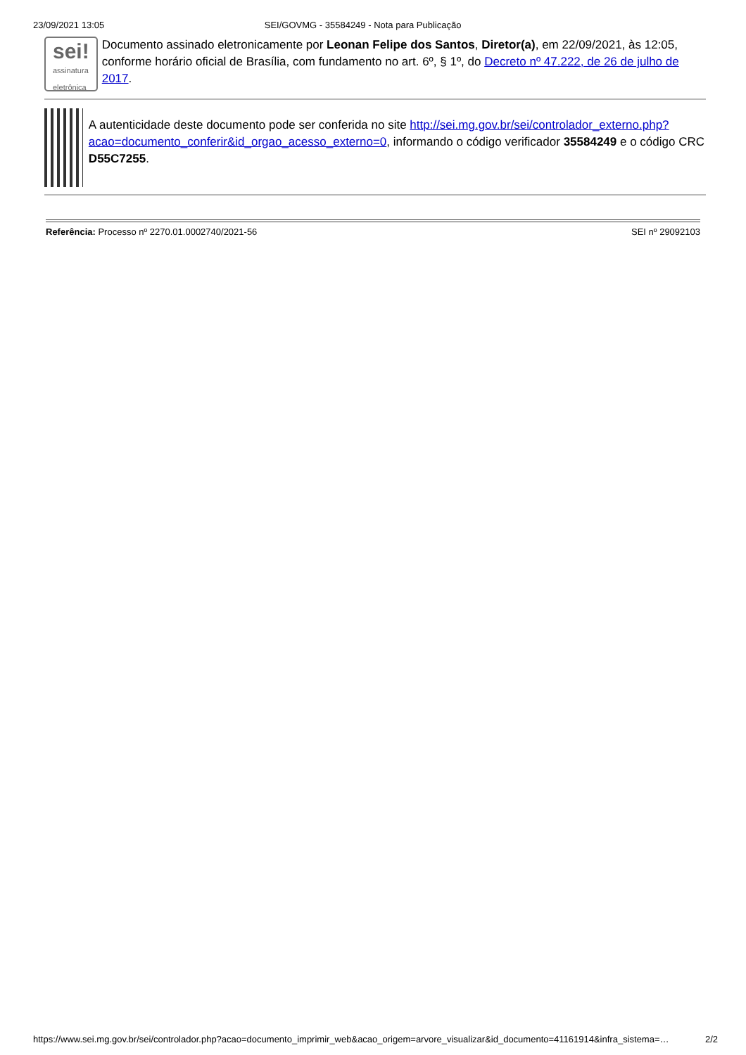23/09/2021 13:05 SEI/GOVMG - 35584249 - Nota para Publicação
sei!
assinatura
eletrônica
Documento assinado eletronicamente por Leonan Felipe dos Santos, Diretor(a), em 22/09/2021, às 12:05, conforme horário oficial de Brasília, com fundamento no art. 6º, § 1º, do Decreto nº 47.222, de 26 de julho de 2017.
A autenticidade deste documento pode ser conferida no site http://sei.mg.gov.br/sei/controlador_externo.php?acao=documento_conferir&id_orgao_acesso_externo=0, informando o código verificador 35584249 e o código CRC D55C7255.
Referência: Processo nº 2270.01.0002740/2021-56 SEI nº 29092103
https://www.sei.mg.gov.br/sei/controlador.php?acao=documento_imprimir_web&acao_origem=arvore_visualizar&id_documento=41161914&infra_sistema=… 2/2